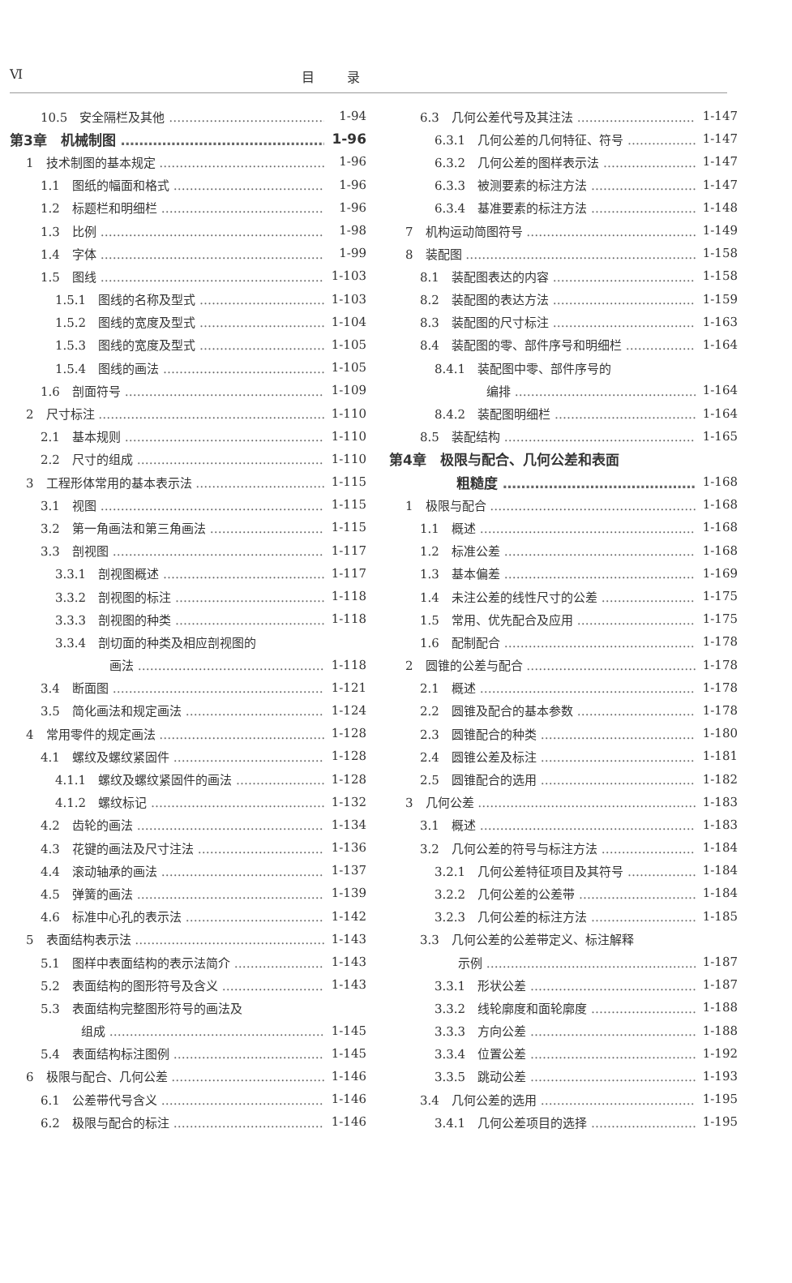Ⅵ 目录
10.5　安全隔栏及其他 1-94
第3章　机械制图 1-96
1　技术制图的基本规定 1-96
1.1　图纸的幅面和格式 1-96
1.2　标题栏和明细栏 1-96
1.3　比例 1-98
1.4　字体 1-99
1.5　图线 1-103
1.5.1　图线的名称及型式 1-103
1.5.2　图线的宽度及型式 1-104
1.5.3　图线的宽度及型式 1-105
1.5.4　图线的画法 1-105
1.6　剖面符号 1-109
2　尺寸标注 1-110
2.1　基本规则 1-110
2.2　尺寸的组成 1-110
3　工程形体常用的基本表示法 1-115
3.1　视图 1-115
3.2　第一角画法和第三角画法 1-115
3.3　剖视图 1-117
3.3.1　剖视图概述 1-117
3.3.2　剖视图的标注 1-118
3.3.3　剖视图的种类 1-118
3.3.4　剖切面的种类及相应剖视图的
画法 1-118
3.4　断面图 1-121
3.5　简化画法和规定画法 1-124
4　常用零件的规定画法 1-128
4.1　螺纹及螺纹紧固件 1-128
4.1.1　螺纹及螺纹紧固件的画法 1-128
4.1.2　螺纹标记 1-132
4.2　齿轮的画法 1-134
4.3　花键的画法及尺寸注法 1-136
4.4　滚动轴承的画法 1-137
4.5　弹簧的画法 1-139
4.6　标准中心孔的表示法 1-142
5　表面结构表示法 1-143
5.1　图样中表面结构的表示法简介 1-143
5.2　表面结构的图形符号及含义 1-143
5.3　表面结构完整图形符号的画法及
组成 1-145
5.4　表面结构标注图例 1-145
6　极限与配合、几何公差 1-146
6.1　公差带代号含义 1-146
6.2　极限与配合的标注 1-146
6.3　几何公差代号及其注法 1-147
6.3.1　几何公差的几何特征、符号 1-147
6.3.2　几何公差的图样表示法 1-147
6.3.3　被测要素的标注方法 1-147
6.3.4　基准要素的标注方法 1-148
7　机构运动简图符号 1-149
8　装配图 1-158
8.1　装配图表达的内容 1-158
8.2　装配图的表达方法 1-159
8.3　装配图的尺寸标注 1-163
8.4　装配图的零、部件序号和明细栏 1-164
8.4.1　装配图中零、部件序号的
编排 1-164
8.4.2　装配图明细栏 1-164
8.5　装配结构 1-165
第4章　极限与配合、几何公差和表面
粗糙度 1-168
1　极限与配合 1-168
1.1　概述 1-168
1.2　标准公差 1-168
1.3　基本偏差 1-169
1.4　未注公差的线性尺寸的公差 1-175
1.5　常用、优先配合及应用 1-175
1.6　配制配合 1-178
2　圆锥的公差与配合 1-178
2.1　概述 1-178
2.2　圆锥及配合的基本参数 1-178
2.3　圆锥配合的种类 1-180
2.4　圆锥公差及标注 1-181
2.5　圆锥配合的选用 1-182
3　几何公差 1-183
3.1　概述 1-183
3.2　几何公差的符号与标注方法 1-184
3.2.1　几何公差特征项目及其符号 1-184
3.2.2　几何公差的公差带 1-184
3.2.3　几何公差的标注方法 1-185
3.3　几何公差的公差带定义、标注解释
示例 1-187
3.3.1　形状公差 1-187
3.3.2　线轮廓度和面轮廓度 1-188
3.3.3　方向公差 1-188
3.3.4　位置公差 1-192
3.3.5　跳动公差 1-193
3.4　几何公差的选用 1-195
3.4.1　几何公差项目的选择 1-195